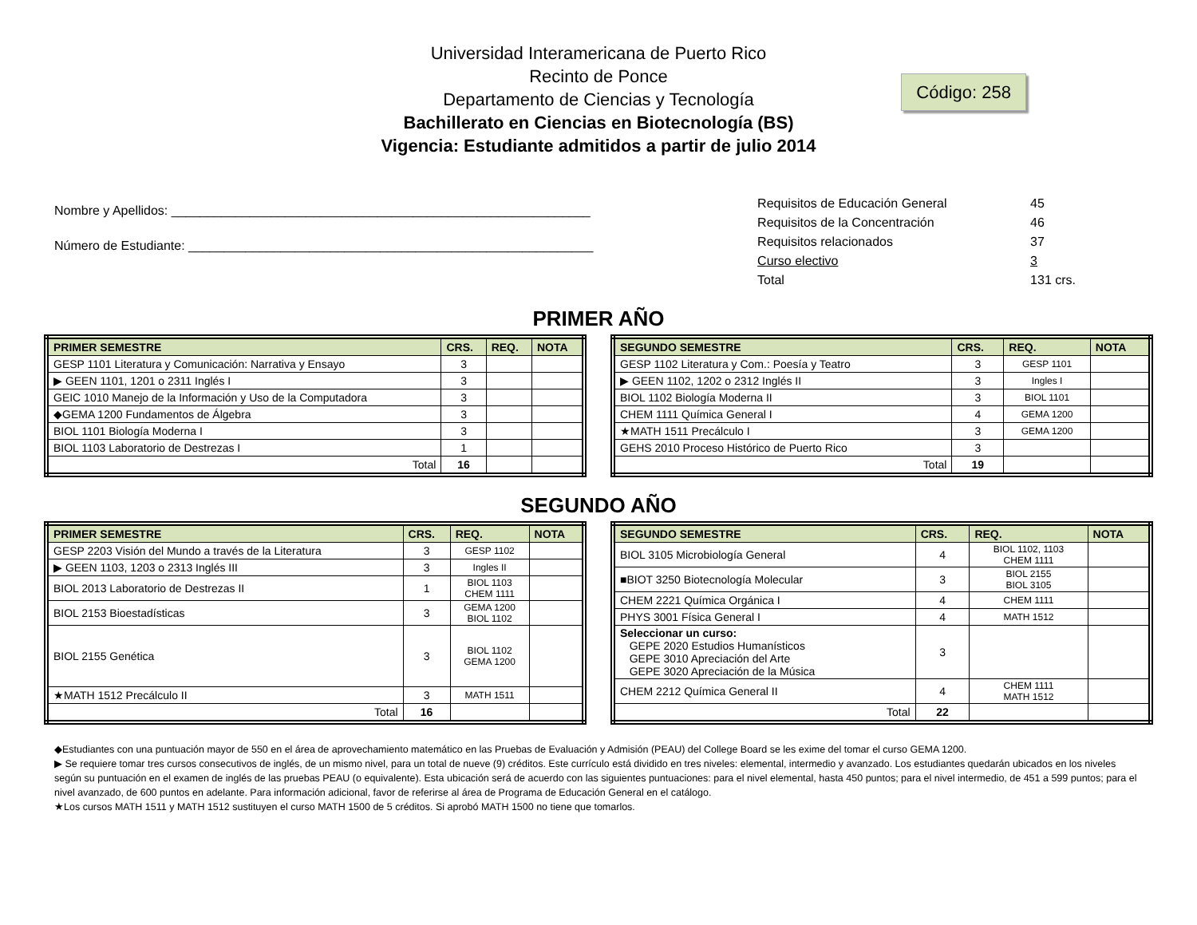Universidad Interamericana de Puerto Rico
Recinto de Ponce
Departamento de Ciencias y Tecnología
Bachillerato en Ciencias en Biotecnología (BS)
Vigencia: Estudiante admitidos a partir de julio 2014
Código: 258
Nombre y Apellidos: ___________________________________________________________
Número de Estudiante: _________________________________________________________
| Requisitos de Educación General | 45 |
| Requisitos de la Concentración | 46 |
| Requisitos relacionados | 37 |
| Curso electivo | 3 |
| Total | 131 crs. |
PRIMER AÑO
| PRIMER SEMESTRE | CRS. | REQ. | NOTA |
| --- | --- | --- | --- |
| GESP 1101 Literatura y Comunicación: Narrativa y Ensayo | 3 | | |
| ▶ GEEN 1101, 1201 o 2311 Inglés I | 3 | | |
| GEIC 1010 Manejo de la Información y Uso de la Computadora | 3 | | |
| ◆GEMA 1200 Fundamentos de Álgebra | 3 | | |
| BIOL 1101 Biología Moderna I | 3 | | |
| BIOL 1103 Laboratorio de Destrezas I | 1 | | |
| Total | 16 | | |
| SEGUNDO SEMESTRE | CRS. | REQ. | NOTA |
| --- | --- | --- | --- |
| GESP 1102 Literatura y Com.: Poesía y Teatro | 3 | GESP 1101 | |
| ▶ GEEN 1102, 1202 o 2312 Inglés II | 3 | Ingles I | |
| BIOL 1102 Biología Moderna II | 3 | BIOL 1101 | |
| CHEM 1111 Química General I | 4 | GEMA 1200 | |
| ★MATH 1511 Precálculo I | 3 | GEMA 1200 | |
| GEHS 2010 Proceso Histórico de Puerto Rico | 3 | | |
| Total | 19 | | |
SEGUNDO AÑO
| PRIMER SEMESTRE | CRS. | REQ. | NOTA |
| --- | --- | --- | --- |
| GESP 2203 Visión del Mundo a través de la Literatura | 3 | GESP 1102 | |
| ▶ GEEN 1103, 1203 o 2313 Inglés III | 3 | Ingles II | |
| BIOL 2013 Laboratorio de Destrezas II | 1 | BIOL 1103 CHEM 1111 | |
| BIOL 2153 Bioestadísticas | 3 | GEMA 1200 BIOL 1102 | |
| BIOL 2155 Genética | 3 | BIOL 1102 GEMA 1200 | |
| ★MATH 1512 Precálculo II | 3 | MATH 1511 | |
| Total | 16 | | |
| SEGUNDO SEMESTRE | CRS. | REQ. | NOTA |
| --- | --- | --- | --- |
| BIOL 3105 Microbiología General | 4 | BIOL 1102, 1103 CHEM 1111 | |
| ■BIOT 3250 Biotecnología Molecular | 3 | BIOL 2155 BIOL 3105 | |
| CHEM 2221 Química Orgánica I | 4 | CHEM 1111 | |
| PHYS 3001 Física General I | 4 | MATH 1512 | |
| Seleccionar un curso: GEPE 2020 Estudios Humanísticos GEPE 3010 Apreciación del Arte GEPE 3020 Apreciación de la Música | 3 | | |
| CHEM 2212 Química General II | 4 | CHEM 1111 MATH 1512 | |
| Total | 22 | | |
◆Estudiantes con una puntuación mayor de 550 en el área de aprovechamiento matemático en las Pruebas de Evaluación y Admisión (PEAU) del College Board se les exime del tomar el curso GEMA 1200.
▶ Se requiere tomar tres cursos consecutivos de inglés, de un mismo nivel, para un total de nueve (9) créditos. Este currículo está dividido en tres niveles: elemental, intermedio y avanzado. Los estudiantes quedarán ubicados en los niveles según su puntuación en el examen de inglés de las pruebas PEAU (o equivalente). Esta ubicación será de acuerdo con las siguientes puntuaciones: para el nivel elemental, hasta 450 puntos; para el nivel intermedio, de 451 a 599 puntos; para el nivel avanzado, de 600 puntos en adelante. Para información adicional, favor de referirse al área de Programa de Educación General en el catálogo.
★Los cursos MATH 1511 y MATH 1512 sustituyen el curso MATH 1500 de 5 créditos. Si aprobó MATH 1500 no tiene que tomarlos.